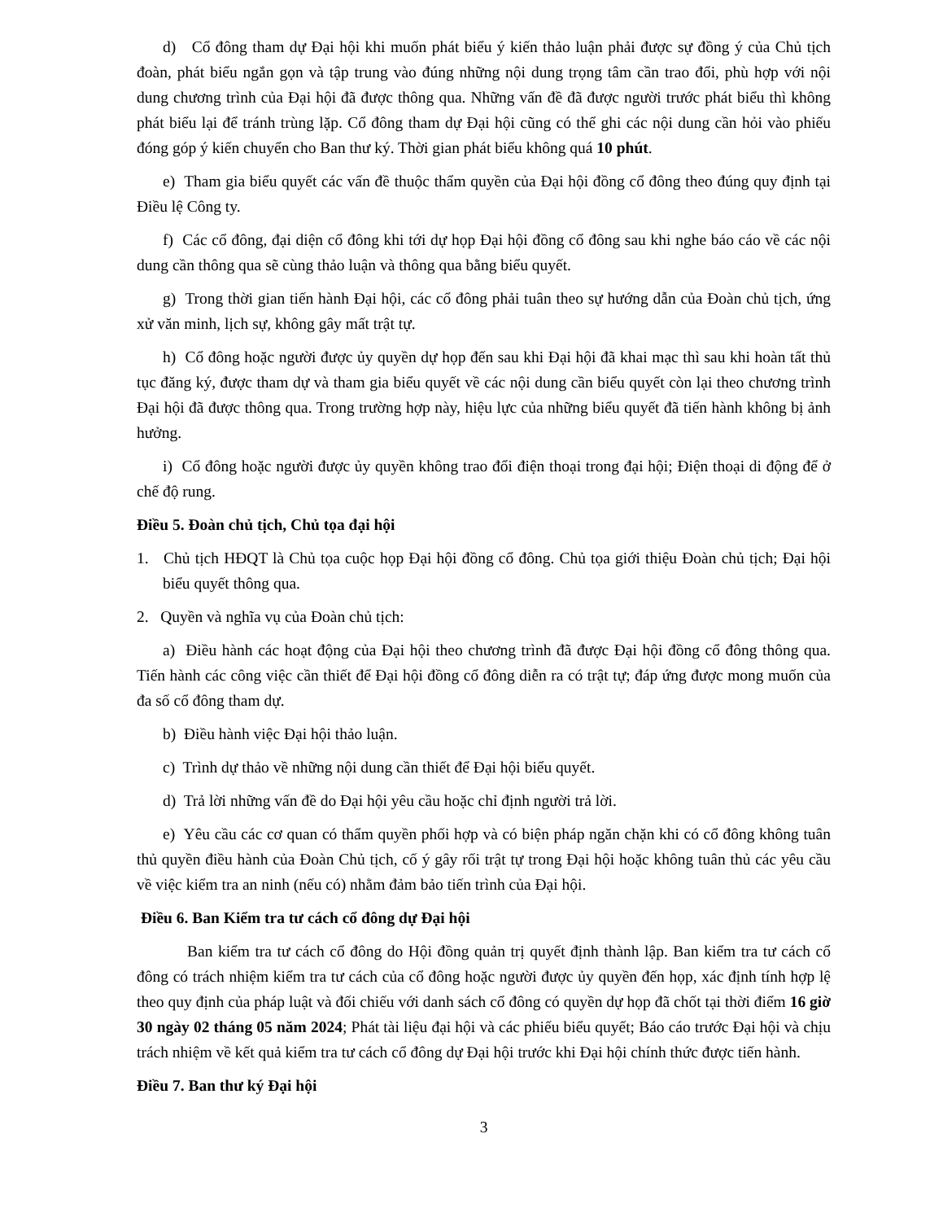d) Cổ đông tham dự Đại hội khi muốn phát biểu ý kiến thảo luận phải được sự đồng ý của Chủ tịch đoàn, phát biểu ngắn gọn và tập trung vào đúng những nội dung trọng tâm cần trao đổi, phù hợp với nội dung chương trình của Đại hội đã được thông qua. Những vấn đề đã được người trước phát biểu thì không phát biểu lại để tránh trùng lặp. Cổ đông tham dự Đại hội cũng có thể ghi các nội dung cần hỏi vào phiếu đóng góp ý kiến chuyển cho Ban thư ký. Thời gian phát biểu không quá 10 phút.
e) Tham gia biểu quyết các vấn đề thuộc thẩm quyền của Đại hội đồng cổ đông theo đúng quy định tại Điều lệ Công ty.
f) Các cổ đông, đại diện cổ đông khi tới dự họp Đại hội đồng cổ đông sau khi nghe báo cáo về các nội dung cần thông qua sẽ cùng thảo luận và thông qua bằng biểu quyết.
g) Trong thời gian tiến hành Đại hội, các cổ đông phải tuân theo sự hướng dẫn của Đoàn chủ tịch, ứng xử văn minh, lịch sự, không gây mất trật tự.
h) Cổ đông hoặc người được ủy quyền dự họp đến sau khi Đại hội đã khai mạc thì sau khi hoàn tất thủ tục đăng ký, được tham dự và tham gia biểu quyết về các nội dung cần biểu quyết còn lại theo chương trình Đại hội đã được thông qua. Trong trường hợp này, hiệu lực của những biểu quyết đã tiến hành không bị ảnh hưởng.
i) Cổ đông hoặc người được ủy quyền không trao đổi điện thoại trong đại hội; Điện thoại di động để ở chế độ rung.
Điều 5. Đoàn chủ tịch, Chủ tọa đại hội
1. Chủ tịch HĐQT là Chủ tọa cuộc họp Đại hội đồng cổ đông. Chủ tọa giới thiệu Đoàn chủ tịch; Đại hội biểu quyết thông qua.
2. Quyền và nghĩa vụ của Đoàn chủ tịch:
a) Điều hành các hoạt động của Đại hội theo chương trình đã được Đại hội đồng cổ đông thông qua. Tiến hành các công việc cần thiết để Đại hội đồng cổ đông diễn ra có trật tự; đáp ứng được mong muốn của đa số cổ đông tham dự.
b) Điều hành việc Đại hội thảo luận.
c) Trình dự thảo về những nội dung cần thiết để Đại hội biểu quyết.
d) Trả lời những vấn đề do Đại hội yêu cầu hoặc chỉ định người trả lời.
e) Yêu cầu các cơ quan có thẩm quyền phối hợp và có biện pháp ngăn chặn khi có cổ đông không tuân thủ quyền điều hành của Đoàn Chủ tịch, cố ý gây rối trật tự trong Đại hội hoặc không tuân thủ các yêu cầu về việc kiểm tra an ninh (nếu có) nhằm đảm bảo tiến trình của Đại hội.
Điều 6. Ban Kiểm tra tư cách cổ đông dự Đại hội
Ban kiểm tra tư cách cổ đông do Hội đồng quản trị quyết định thành lập. Ban kiểm tra tư cách cổ đông có trách nhiệm kiểm tra tư cách của cổ đông hoặc người được ủy quyền đến họp, xác định tính hợp lệ theo quy định của pháp luật và đối chiếu với danh sách cổ đông có quyền dự họp đã chốt tại thời điểm 16 giờ 30 ngày 02 tháng 05 năm 2024; Phát tài liệu đại hội và các phiếu biểu quyết; Báo cáo trước Đại hội và chịu trách nhiệm về kết quả kiểm tra tư cách cổ đông dự Đại hội trước khi Đại hội chính thức được tiến hành.
Điều 7. Ban thư ký Đại hội
3